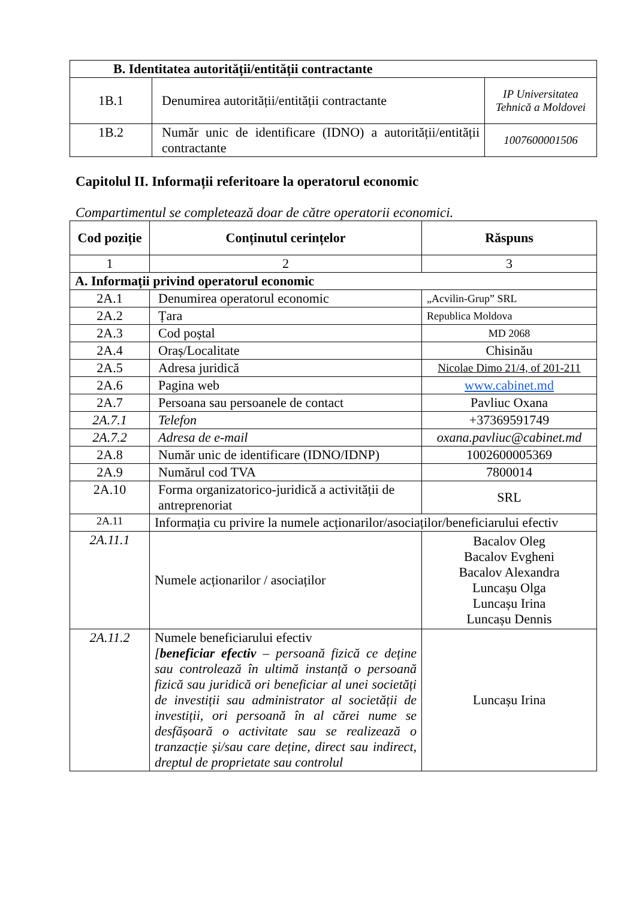| B. Identitatea autorității/entității contractante | | |
| --- | --- | --- |
| 1B.1 | Denumirea autorității/entității contractante | IP Universitatea Tehnică a Moldovei |
| 1B.2 | Număr unic de identificare (IDNO) a autorității/entității contractante | 1007600001506 |
Capitolul II. Informații referitoare la operatorul economic
Compartimentul se completează doar de către operatorii economici.
| Cod poziție | Conținutul cerințelor | Răspuns |
| --- | --- | --- |
| 1 | 2 | 3 |
| A. Informații privind operatorul economic | | |
| 2A.1 | Denumirea operatorul economic | „Acvilin-Grup” SRL |
| 2A.2 | Țara | Republica Moldova |
| 2A.3 | Cod poștal | MD 2068 |
| 2A.4 | Oraș/Localitate | Chisinău |
| 2A.5 | Adresa juridică | Nicolae Dimo 21/4, of 201-211 |
| 2A.6 | Pagina web | www.cabinet.md |
| 2A.7 | Persoana sau persoanele de contact | Pavliuc Oxana |
| 2A.7.1 | Telefon | +37369591749 |
| 2A.7.2 | Adresa de e-mail | oxana.pavliuc@cabinet.md |
| 2A.8 | Număr unic de identificare (IDNO/IDNP) | 1002600005369 |
| 2A.9 | Numărul cod TVA | 7800014 |
| 2A.10 | Forma organizatorico-juridică a activității de antreprenoriat | SRL |
| 2A.11 | Informația cu privire la numele acționarilor/asociaților/beneficiarului efectiv | |
| 2A.11.1 | Numele acționarilor / asociaților | Bacalov Oleg Bacalov Evgheni Bacalov Alexandra Luncașu Olga Luncașu Irina Luncașu Dennis |
| 2A.11.2 | Numele beneficiarului efectiv [ beneficiar efectiv – persoană fizică ce deține sau controlează în ultimă instanță o persoană fizică sau juridică ori beneficiar al unei societăți de investiții sau administrator al societății de investiții, ori persoană în al cărei nume se desfășoară o activitate sau se realizează o tranzacție și/sau care deține, direct sau indirect, dreptul de proprietate sau controlul | Luncașu Irina |